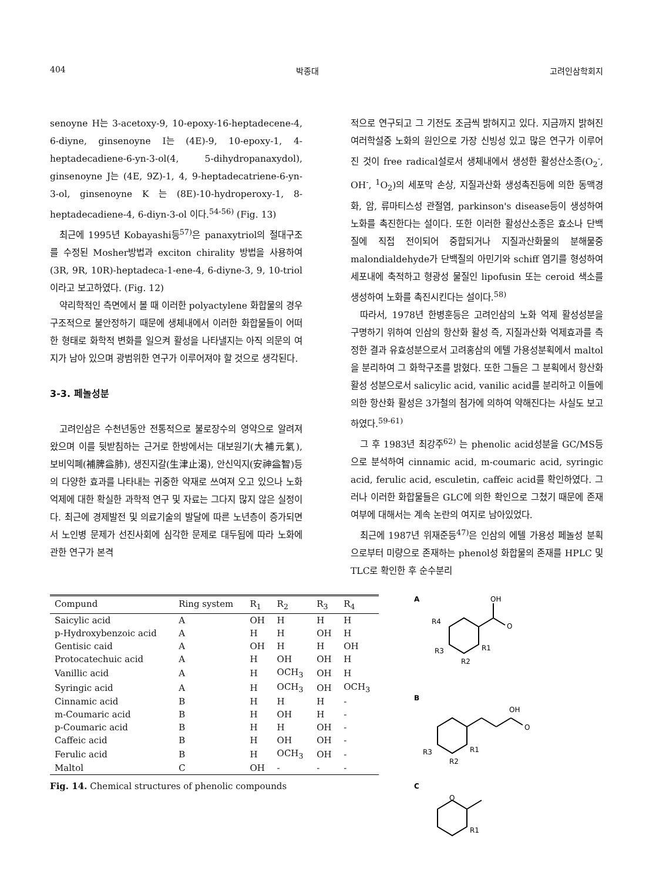404 박종대 고려인삼학회지
senoyne H는 3-acetoxy-9, 10-epoxy-16-heptadecene-4, 6-diyne, ginsenoyne I는 (4E)-9, 10-epoxy-1, 4-heptadecadiene-6-yn-3-ol(4, 5-dihydropanaxydol), ginsenoyne J는 (4E, 9Z)-1, 4, 9-heptadecatriene-6-yn-3-ol, ginsenoyne K 는 (8E)-10-hydroperoxy-1, 8-heptadecadiene-4, 6-diyn-3-ol 이다.<sup>54-56)</sup> (Fig. 13)
최근에 1995년 Kobayashi등<sup>57)</sup>은 panaxytriol의 절대구조를 수정된 Mosher방법과 exciton chirality 방법을 사용하여 (3R, 9R, 10R)-heptadeca-1-ene-4, 6-diyne-3, 9, 10-triol이라고 보고하였다. (Fig. 12)
약리학적인 측면에서 볼 때 이러한 polyactylene 화합물의 경우 구조적으로 불안정하기 때문에 생체내에서 이러한 화합물들이 어떠한 형태로 화학적 변화를 일으켜 활성을 나타낼지는 아직 의문의 여지가 남아 있으며 광범위한 연구가 이루어져야 할 것으로 생각된다.
3-3. 페놀성분
고려인삼은 수천년동안 전통적으로 불로장수의 영약으로 알려져 왔으며 이를 뒷받침하는 근거로 한방에서는 대보원기(大補元氣), 보비익폐(補脾益肺), 생진지갈(生津止渴), 안신익지(安神益智)등의 다양한 효과를 나타내는 귀중한 약재로 쓰여져 오고 있으나 노화억제에 대한 확실한 과학적 연구 및 자료는 그다지 많지 않은 실정이다. 최근에 경제발전 및 의료기술의 발달에 따른 노년층이 증가되면서 노인병 문제가 선진사회에 심각한 문제로 대두됨에 따라 노화에 관한 연구가 본격
적으로 연구되고 그 기전도 조금씩 밝혀지고 있다. 지금까지 밝혀진 여러학설중 노화의 원인으로 가장 신빙성 있고 많은 연구가 이루어진 것이 free radical설로서 생체내에서 생성한 활성산소종(O<sub>2</sub><sup>-</sup>, OH<sup>-</sup>, <sup>1</sup>O<sub>2</sub>)의 세포막 손상, 지질과산화 생성촉진등에 의한 동맥경화, 암, 류마티스성 관절염, parkinson's disease등이 생성하여 노화를 촉진한다는 설이다. 또한 이러한 활성산소종은 효소나 단백질에 직접 전이되어 중합되거나 지질과산화물의 분해물중 malondialdehyde가 단백질의 아민기와 schiff 염기를 형성하여 세포내에 축적하고 형광성 물질인 lipofusin 또는 ceroid 색소를 생성하여 노화를 촉진시킨다는 설이다.<sup>58)</sup>
따라서, 1978년 한병훈등은 고려인삼의 노화 억제 활성성분을 구명하기 위하여 인삼의 항산화 활성 즉, 지질과산화 억제효과를 측정한 결과 유효성분으로서 고려홍삼의 에텔 가용성분획에서 maltol을 분리하여 그 화학구조를 밝혔다. 또한 그들은 그 분획에서 항산화 활성 성분으로서 salicylic acid, vanilic acid를 분리하고 이들에 의한 항산화 활성은 3가철의 첨가에 의하여 약해진다는 사실도 보고하였다.<sup>59-61)</sup>
그 후 1983년 최강주<sup>62)</sup> 는 phenolic acid성분을 GC/MS등으로 분석하여 cinnamic acid, m-coumaric acid, syringic acid, ferulic acid, esculetin, caffeic acid를 확인하였다. 그러나 이러한 화합물들은 GLC에 의한 확인으로 그쳤기 때문에 존재여부에 대해서는 계속 논란의 여지로 남아있었다.
최근에 1987년 위재준등<sup>47)</sup>은 인삼의 에텔 가용성 페놀성 분획으로부터 미량으로 존재하는 phenol성 화합물의 존재를 HPLC 및 TLC로 확인한 후 순수분리
| Compund | Ring system | R<sub>1</sub> | R<sub>2</sub> | R<sub>3</sub> | R<sub>4</sub> |
| --- | --- | --- | --- | --- | --- |
| Saicylic acid | A | OH | H | H | H |
| p-Hydroxybenzoic acid | A | H | H | OH | H |
| Gentisic caid | A | OH | H | H | OH |
| Protocatechuic acid | A | H | OH | OH | H |
| Vanillic acid | A | H | OCH<sub>3</sub> | OH | H |
| Syringic acid | A | H | OCH<sub>3</sub> | OH | OCH<sub>3</sub> |
| Cinnamic acid | B | H | H | H | - |
| m-Coumaric acid | B | H | OH | H | - |
| p-Coumaric acid | B | H | H | OH | - |
| Caffeic acid | B | H | OH | OH | - |
| Ferulic acid | B | H | OCH<sub>3</sub> | OH | - |
| Maltol | C | OH | - | - | - |
Fig. 14. Chemical structures of phenolic compounds
A
OH
O
R4
R3
R2
R1
B
OH
O
R3
R2
R1
C
O
R1